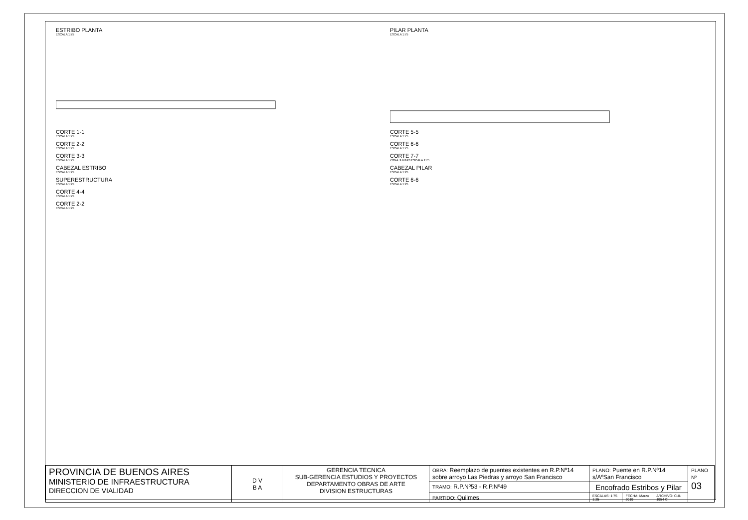ESTRIBO PLANTA
ESCALA 1:75
CORTE 1-1
ESCALA 1:75
CORTE 2-2
ESCALA 1:75
CORTE 3-3
ESCALA 1:75
CABEZAL ESTRIBO
ESCALA 1:25
SUPERESTRUCTURA
ESCALA 1:25
CORTE 4-4
ESCALA 1:75
CORTE 2-2
ESCALA 1:25
PILAR PLANTA
ESCALA 1:75
CORTE 5-5
ESCALA 1:75
CORTE 6-6
ESCALA 1:75
CORTE 7-7
ZONA JUNTAS ESCALA 1:75
CABEZAL PILAR
ESCALA 1:25
CORTE 6-6
ESCALA 1:25
| PROVINCIA DE BUENOS AIRES MINISTERIO DE INFRAESTRUCTURA DIRECCION DE VIALIDAD | D V B A | GERENCIA TECNICA SUB-GERENCIA ESTUDIOS Y PROYECTOS DEPARTAMENTO OBRAS DE ARTE DIVISION ESTRUCTURAS | OBRA: Reemplazo de puentes existentes en R.P.Nº14 sobre arroyo Las Piedras y arroyo San Francisco | PLANO: Puente en R.P.Nº14 s/AºSan Francisco | | | PLANO Nº 03 |
| | | | TRAMO: R.P.Nº53 - R.P.Nº49 | Encofrado Estribos y Pilar | | | |
| | | | PARTIDO: Quilmes | ESCALAS: 1:75 1:25 | FECHA: Marzo 2019 | ARCHIVO: C-II-1954 C | |